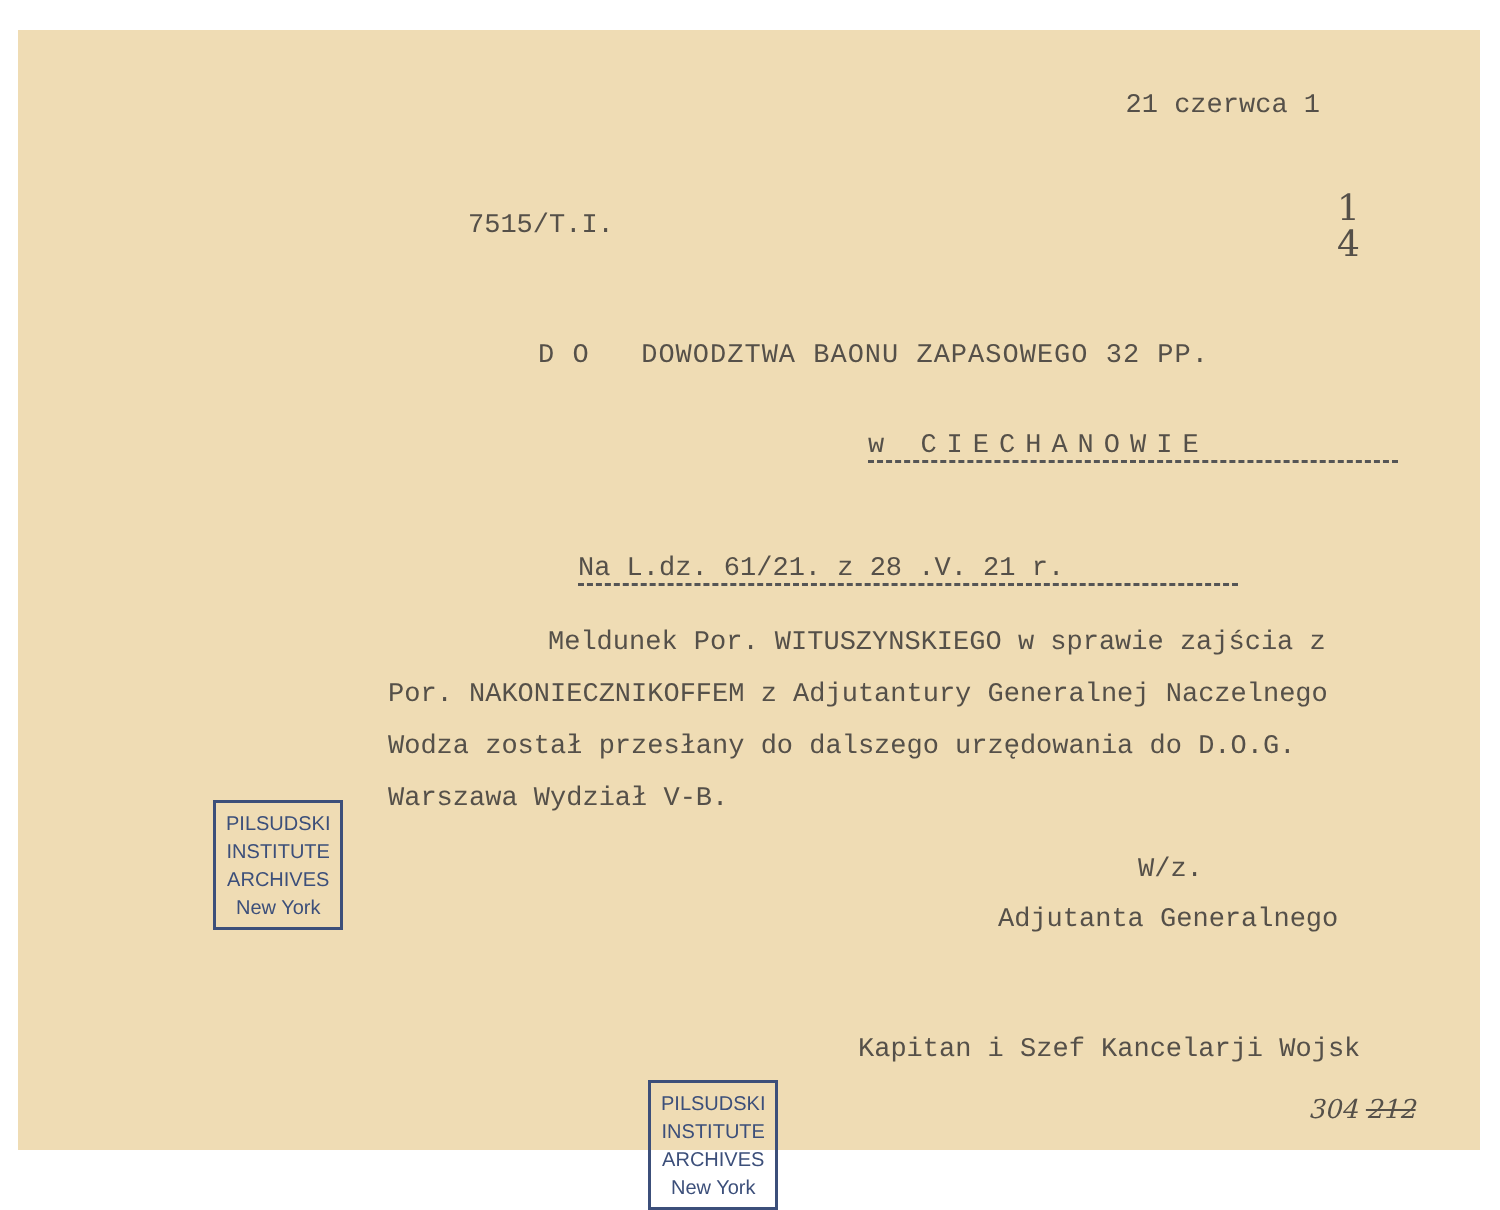21 czerwca 1
1
4
7515/T.I.
D O DOWODZTWA BAONU ZAPASOWEGO 32 PP.
w CIECHANOWIE
Na L.dz. 61/21. z 28 .V. 21 r.
Meldunek Por. WITUSZYNSKIEGO w sprawie zajścia z Por. NAKONIECZNIKOFFEM z Adjutantury Generalnej Naczelnego Wodza został przesłany do dalszego urzędowania do D.O.G. Warszawa Wydział V-B.
W/z.
Adjutanta Generalnego
Kapitan i Szef Kancelarji Wojsk
304 212
PILSUDSKI
INSTITUTE
ARCHIVES
New York
PILSUDSKI
INSTITUTE
ARCHIVES
New York